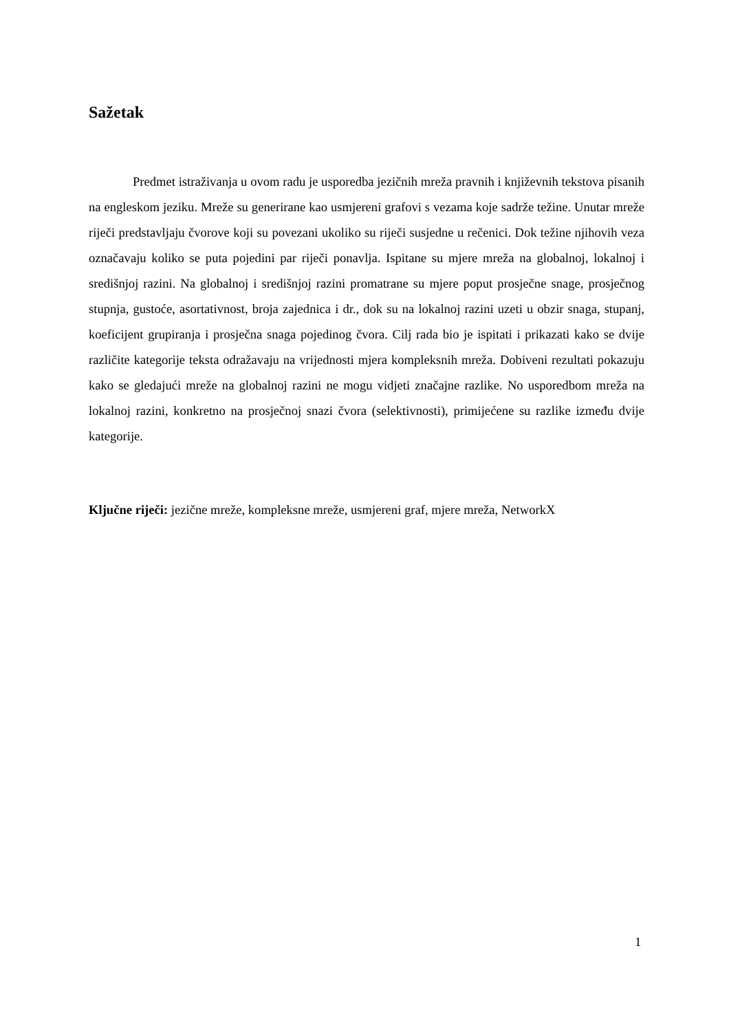Sažetak
Predmet istraživanja u ovom radu je usporedba jezičnih mreža pravnih i književnih tekstova pisanih na engleskom jeziku. Mreže su generirane kao usmjereni grafovi s vezama koje sadrže težine. Unutar mreže riječi predstavljaju čvorove koji su povezani ukoliko su riječi susjedne u rečenici. Dok težine njihovih veza označavaju koliko se puta pojedini par riječi ponavlja. Ispitane su mjere mreža na globalnoj, lokalnoj i središnjoj razini. Na globalnoj i središnjoj razini promatrane su mjere poput prosječne snage, prosječnog stupnja, gustoće, asortativnost, broja zajednica i dr., dok su na lokalnoj razini uzeti u obzir snaga, stupanj, koeficijent grupiranja i prosječna snaga pojedinog čvora. Cilj rada bio je ispitati i prikazati kako se dvije različite kategorije teksta odražavaju na vrijednosti mjera kompleksnih mreža. Dobiveni rezultati pokazuju kako se gledajući mreže na globalnoj razini ne mogu vidjeti značajne razlike. No usporedbom mreža na lokalnoj razini, konkretno na prosječnoj snazi čvora (selektivnosti), primijećene su razlike između dvije kategorije.
Ključne riječi: jezične mreže, kompleksne mreže, usmjereni graf, mjere mreža, NetworkX
1